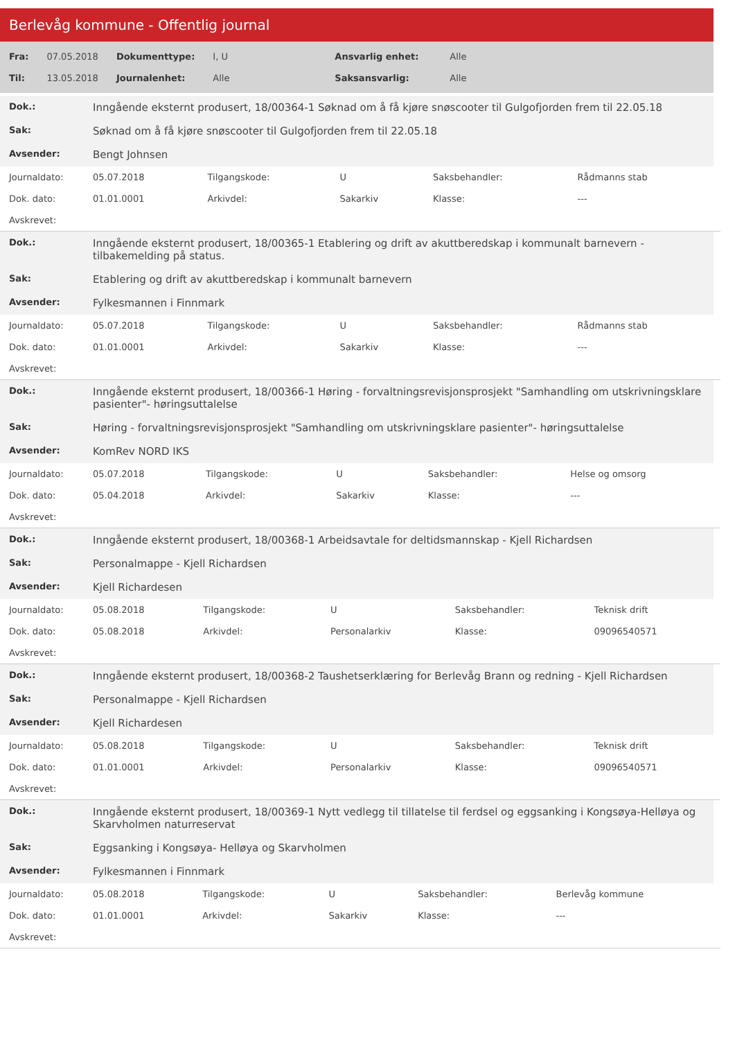Berlevåg kommune - Offentlig journal
| Fra: | 07.05.2018 | Dokumenttype: | I, U | Ansvarlig enhet: | Alle |
| Til: | 13.05.2018 | Journalenhet: | Alle | Saksansvarlig: | Alle |
| Dok.: | Inngående eksternt produsert, 18/00364-1 Søknad om å få kjøre snøscooter til Gulgofjorden frem til 22.05.18 |
| Sak: | Søknad om å få kjøre snøscooter til Gulgofjorden frem til 22.05.18 |
| Avsender: | Bengt Johnsen |
| Journaldato: | 05.07.2018 | Tilgangskode: | U | Saksbehandler: | Rådmanns stab |
| Dok. dato: | 01.01.0001 | Arkivdel: | Sakarkiv | Klasse: | --- |
| Avskrevet: | | | | | |
| Dok.: | Inngående eksternt produsert, 18/00365-1 Etablering og drift av akuttberedskap i kommunalt barnevern - tilbakemelding på status. |
| Sak: | Etablering og drift av akuttberedskap i kommunalt barnevern |
| Avsender: | Fylkesmannen i Finnmark |
| Journaldato: | 05.07.2018 | Tilgangskode: | U | Saksbehandler: | Rådmanns stab |
| Dok. dato: | 01.01.0001 | Arkivdel: | Sakarkiv | Klasse: | --- |
| Avskrevet: | | | | | |
| Dok.: | Inngående eksternt produsert, 18/00366-1 Høring - forvaltningsrevisjonsprosjekt "Samhandling om utskrivningsklare pasienter"- høringsuttalelse |
| Sak: | Høring - forvaltningsrevisjonsprosjekt "Samhandling om utskrivningsklare pasienter"- høringsuttalelse |
| Avsender: | KomRev NORD IKS |
| Journaldato: | 05.07.2018 | Tilgangskode: | U | Saksbehandler: | Helse og omsorg |
| Dok. dato: | 05.04.2018 | Arkivdel: | Sakarkiv | Klasse: | --- |
| Avskrevet: | | | | | |
| Dok.: | Inngående eksternt produsert, 18/00368-1 Arbeidsavtale for deltidsmannskap - Kjell Richardsen |
| Sak: | Personalmappe - Kjell Richardsen |
| Avsender: | Kjell Richardesen |
| Journaldato: | 05.08.2018 | Tilgangskode: | U | Saksbehandler: | Teknisk drift |
| Dok. dato: | 05.08.2018 | Arkivdel: | Personalarkiv | Klasse: | 09096540571 |
| Avskrevet: | | | | | |
| Dok.: | Inngående eksternt produsert, 18/00368-2 Taushetserklæring for Berlevåg Brann og redning - Kjell Richardsen |
| Sak: | Personalmappe - Kjell Richardsen |
| Avsender: | Kjell Richardesen |
| Journaldato: | 05.08.2018 | Tilgangskode: | U | Saksbehandler: | Teknisk drift |
| Dok. dato: | 01.01.0001 | Arkivdel: | Personalarkiv | Klasse: | 09096540571 |
| Avskrevet: | | | | | |
| Dok.: | Inngående eksternt produsert, 18/00369-1 Nytt vedlegg til tillatelse til ferdsel og eggsanking i Kongsøya-Helløya og Skarvholmen naturreservat |
| Sak: | Eggsanking i Kongsøya- Helløya og Skarvholmen |
| Avsender: | Fylkesmannen i Finnmark |
| Journaldato: | 05.08.2018 | Tilgangskode: | U | Saksbehandler: | Berlevåg kommune |
| Dok. dato: | 01.01.0001 | Arkivdel: | Sakarkiv | Klasse: | --- |
| Avskrevet: | | | | | |